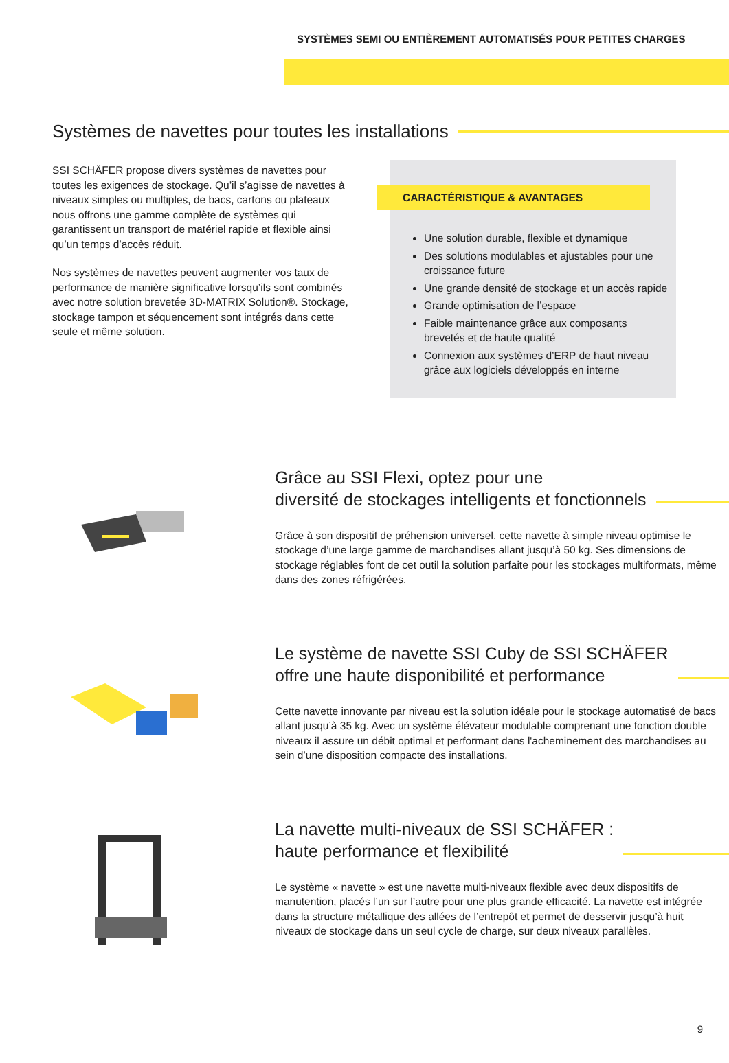SYSTÈMES SEMI OU ENTIÈREMENT AUTOMATISÉS POUR PETITES CHARGES
Systèmes de navettes pour toutes les installations
SSI SCHÄFER propose divers systèmes de navettes pour toutes les exigences de stockage. Qu’il s’agisse de navettes à niveaux simples ou multiples, de bacs, cartons ou plateaux nous offrons une gamme complète de systèmes qui garantissent un transport de matériel rapide et flexible ainsi qu’un temps d’accès réduit.
Nos systèmes de navettes peuvent augmenter vos taux de performance de manière significative lorsqu’ils sont combinés avec notre solution brevetée 3D-MATRIX Solution®. Stockage, stockage tampon et séquencement sont intégrés dans cette seule et même solution.
CARACTÉRISTIQUE & AVANTAGES
Une solution durable, flexible et dynamique
Des solutions modulables et ajustables pour une croissance future
Une grande densité de stockage et un accès rapide
Grande optimisation de l’espace
Faible maintenance grâce aux composants brevetés et de haute qualité
Connexion aux systèmes d’ERP de haut niveau grâce aux logiciels développés en interne
Grâce au SSI Flexi, optez pour une
diversité de stockages intelligents et fonctionnels
Grâce à son dispositif de préhension universel, cette navette à simple niveau optimise le stockage d’une large gamme de marchandises allant jusqu’à 50 kg. Ses dimensions de stockage réglables font de cet outil la solution parfaite pour les stockages multiformats, même dans des zones réfrigérées.
Le système de navette SSI Cuby de SSI SCHÄFER
offre une haute disponibilité et performance
Cette navette innovante par niveau est la solution idéale pour le stockage automatisé de bacs allant jusqu’à 35 kg. Avec un système élévateur modulable comprenant une fonction double niveaux il assure un débit optimal et performant dans l'acheminement des marchandises au sein d’une disposition compacte des installations.
La navette multi-niveaux de SSI SCHÄFER :
haute performance et flexibilité
Le système « navette » est une navette multi-niveaux flexible avec deux dispositifs de manutention, placés l’un sur l’autre pour une plus grande efficacité. La navette est intégrée dans la structure métallique des allées de l’entrepôt et permet de desservir jusqu’à huit niveaux de stockage dans un seul cycle de charge, sur deux niveaux parallèles.
9